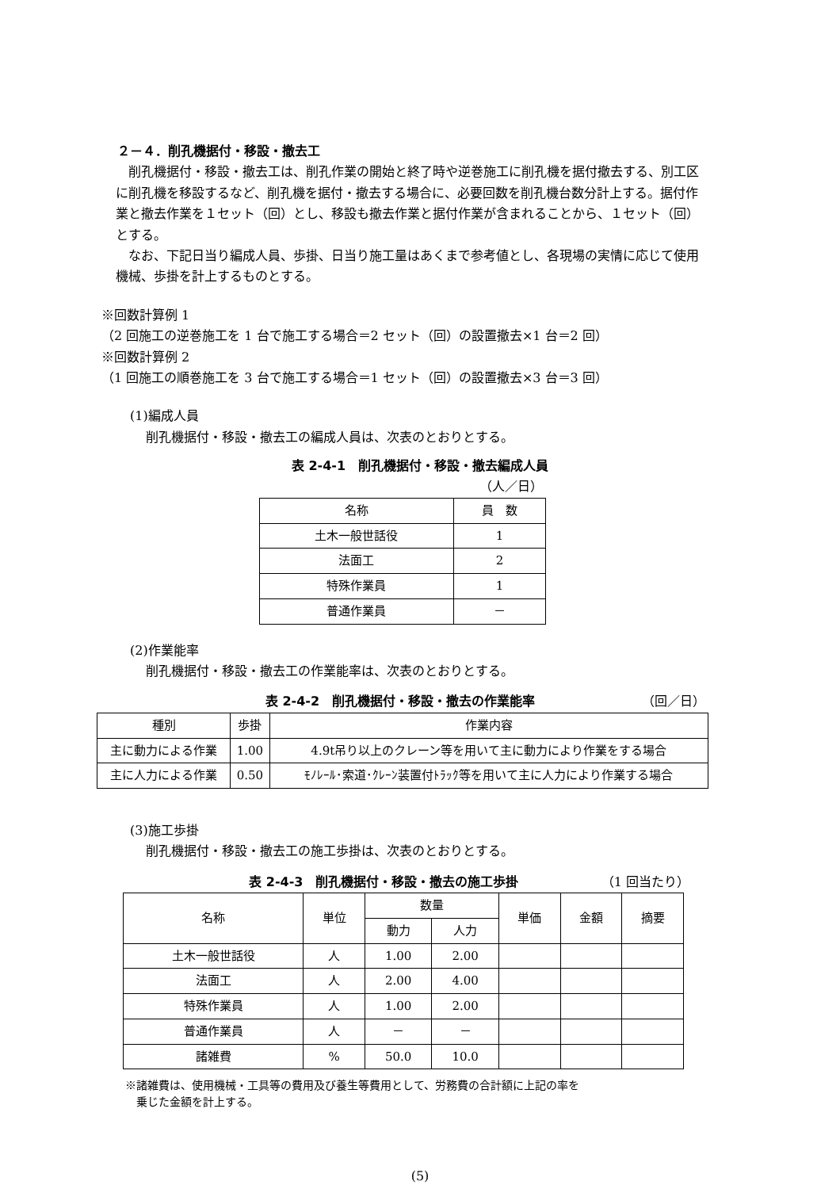２－４．削孔機据付・移設・撤去工
削孔機据付・移設・撤去工は、削孔作業の開始と終了時や逆巻施工に削孔機を据付撤去する、別工区に削孔機を移設するなど、削孔機を据付・撤去する場合に、必要回数を削孔機台数分計上する。据付作業と撤去作業を１セット（回）とし、移設も撤去作業と据付作業が含まれることから、１セット（回）とする。
なお、下記日当り編成人員、歩掛、日当り施工量はあくまで参考値とし、各現場の実情に応じて使用機械、歩掛を計上するものとする。
※回数計算例 1
（2 回施工の逆巻施工を 1 台で施工する場合＝2 セット（回）の設置撤去×1 台＝2 回）
※回数計算例 2
（1 回施工の順巻施工を 3 台で施工する場合＝1 セット（回）の設置撤去×3 台＝3 回）
(1)編成人員
削孔機据付・移設・撤去工の編成人員は、次表のとおりとする。
表 2-4-1　削孔機据付・移設・撤去編成人員
（人／日）
| 名称 | 員 数 |
| 土木一般世話役 | 1 |
| 法面工 | 2 |
| 特殊作業員 | 1 |
| 普通作業員 | － |
(2)作業能率
削孔機据付・移設・撤去工の作業能率は、次表のとおりとする。
表 2-4-2　削孔機据付・移設・撤去の作業能率
（回／日）
| 種別 | 歩掛 | 作業内容 |
| 主に動力による作業 | 1.00 | 4.9t吊り以上のクレーン等を用いて主に動力により作業をする場合 |
| 主に人力による作業 | 0.50 | ﾓﾉﾚｰﾙ･索道･ｸﾚｰﾝ装置付ﾄﾗｯｸ等を用いて主に人力により作業する場合 |
(3)施工歩掛
削孔機据付・移設・撤去工の施工歩掛は、次表のとおりとする。
表 2-4-3　削孔機据付・移設・撤去の施工歩掛
（1 回当たり）
| 名称 | 単位 | 数量 | | 単価 | 金額 | 摘要 |
| | | 動力 | 人力 | | | |
| 土木一般世話役 | 人 | 1.00 | 2.00 | | | |
| 法面工 | 人 | 2.00 | 4.00 | | | |
| 特殊作業員 | 人 | 1.00 | 2.00 | | | |
| 普通作業員 | 人 | － | － | | | |
| 諸雑費 | % | 50.0 | 10.0 | | | |
※諸雑費は、使用機械・工具等の費用及び養生等費用として、労務費の合計額に上記の率を
　乗じた金額を計上する。
(5)